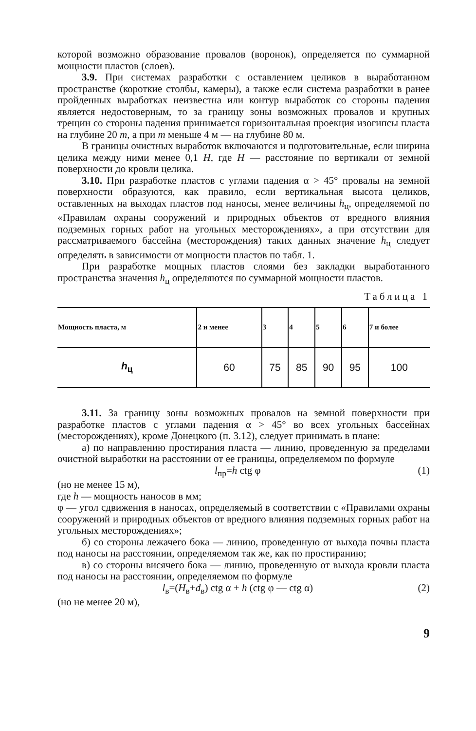которой возможно образование провалов (воронок), определяется по суммарной мощности пластов (слоев).
3.9. При системах разработки с оставлением целиков в выработанном пространстве (короткие столбы, камеры), а также если система разработки в ранее пройденных выработках неизвестна или контур выработок со стороны падения является недостоверным, то за границу зоны возможных провалов и крупных трещин со стороны падения принимается горизонтальная проекция изогипсы пласта на глубине 20 m, а при m меньше 4 м — на глубине 80 м.
В границы очистных выработок включаются и подготовительные, если ширина целика между ними менее 0,1 H, где H — расстояние по вертикали от земной поверхности до кровли целика.
3.10. При разработке пластов с углами падения α > 45° провалы на земной поверхности образуются, как правило, если вертикальная высота целиков, оставленных на выходах пластов под наносы, менее величины h<sub>ц</sub>, определяемой по «Правилам охраны сооружений и природных объектов от вредного влияния подземных горных работ на угольных месторождениях», а при отсутствии для рассматриваемого бассейна (месторождения) таких данных значение h<sub>ц</sub> следует определять в зависимости от мощности пластов по табл. 1.
При разработке мощных пластов слоями без закладки выработанного пространства значения h<sub>ц</sub> определяются по суммарной мощности пластов.
Таблица 1
| Мощность пласта, м | 2 и менее | 3 | 4 | 5 | 6 | 7 и более |
| --- | --- | --- | --- | --- | --- | --- |
| h<sub>ц</sub> | 60 | 75 | 85 | 90 | 95 | 100 |
3.11. За границу зоны возможных провалов на земной поверхности при разработке пластов с углами падения α > 45° во всех угольных бассейнах (месторождениях), кроме Донецкого (п. 3.12), следует принимать в плане:
а) по направлению простирания пласта — линию, проведенную за пределами очистной выработки на расстоянии от ее границы, определяемом по формуле
l<sub>пр</sub>=h ctg φ (1)
(но не менее 15 м),
где h — мощность наносов в мм;
φ — угол сдвижения в наносах, определяемый в соответствии с «Правилами охраны сооружений и природных объектов от вредного влияния подземных горных работ на угольных месторождениях»;
б) со стороны лежачего бока — линию, проведенную от выхода почвы пласта под наносы на расстоянии, определяемом так же, как по простиранию;
в) со стороны висячего бока — линию, проведенную от выхода кровли пласта под наносы на расстоянии, определяемом по формуле
l<sub>в</sub>=(H<sub>в</sub>+d<sub>в</sub>) ctg α + h (ctg φ — ctg α) (2)
(но не менее 20 м),
9